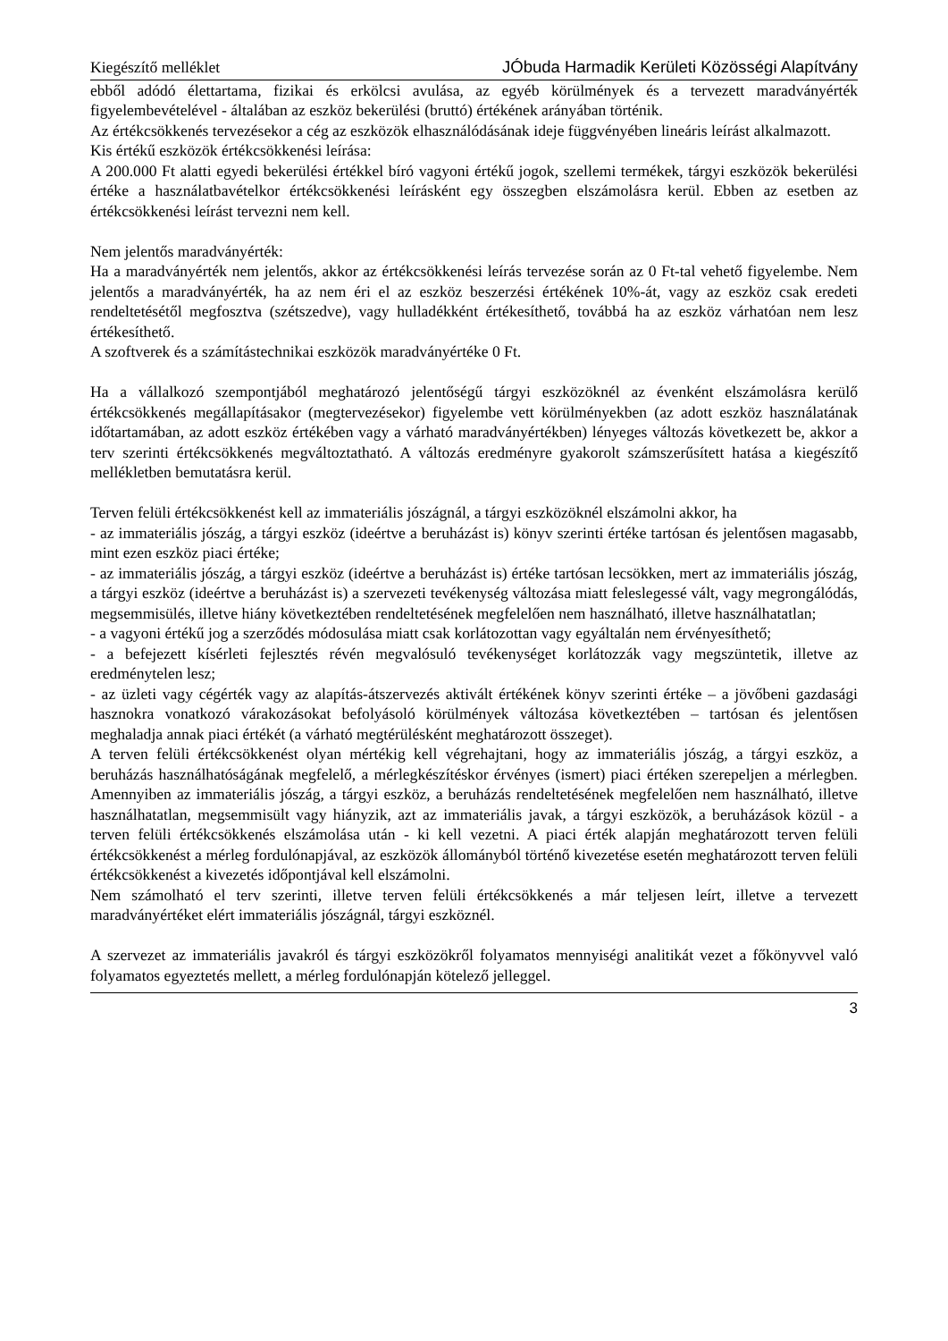Kiegészítő melléklet JÓbuda Harmadik Kerületi Közösségi Alapítvány
ebből adódó élettartama, fizikai és erkölcsi avulása, az egyéb körülmények és a tervezett maradványérték figyelembevételével - általában az eszköz bekerülési (bruttó) értékének arányában történik.
Az értékcsökkenés tervezésekor a cég az eszközök elhasználódásának ideje függvényében lineáris leírást alkalmazott.
Kis értékű eszközök értékcsökkenési leírása:
A 200.000 Ft alatti egyedi bekerülési értékkel bíró vagyoni értékű jogok, szellemi termékek, tárgyi eszközök bekerülési értéke a használatbavételkor értékcsökkenési leírásként egy összegben elszámolásra kerül. Ebben az esetben az értékcsökkenési leírást tervezni nem kell.
Nem jelentős maradványérték:
Ha a maradványérték nem jelentős, akkor az értékcsökkenési leírás tervezése során az 0 Ft-tal vehető figyelembe. Nem jelentős a maradványérték, ha az nem éri el az eszköz beszerzési értékének 10%-át, vagy az eszköz csak eredeti rendeltetésétől megfosztva (szétszedve), vagy hulladékként értékesíthető, továbbá ha az eszköz várhatóan nem lesz értékesíthető.
A szoftverek és a számítástechnikai eszközök maradványértéke 0 Ft.
Ha a vállalkozó szempontjából meghatározó jelentőségű tárgyi eszközöknél az évenként elszámolásra kerülő értékcsökkenés megállapításakor (megtervezésekor) figyelembe vett körülményekben (az adott eszköz használatának időtartamában, az adott eszköz értékében vagy a várható maradványértékben) lényeges változás következett be, akkor a terv szerinti értékcsökkenés megváltoztatható. A változás eredményre gyakorolt számszerűsített hatása a kiegészítő mellékletben bemutatásra kerül.
Terven felüli értékcsökkenést kell az immateriális jószágnál, a tárgyi eszközöknél elszámolni akkor, ha
- az immateriális jószág, a tárgyi eszköz (ideértve a beruházást is) könyv szerinti értéke tartósan és jelentősen magasabb, mint ezen eszköz piaci értéke;
- az immateriális jószág, a tárgyi eszköz (ideértve a beruházást is) értéke tartósan lecsökken, mert az immateriális jószág, a tárgyi eszköz (ideértve a beruházást is) a szervezeti tevékenység változása miatt feleslegessé vált, vagy megrongálódás, megsemmisülés, illetve hiány következtében rendeltetésének megfelelően nem használható, illetve használhatatlan;
- a vagyoni értékű jog a szerződés módosulása miatt csak korlátozottan vagy egyáltalán nem érvényesíthető;
- a befejezett kísérleti fejlesztés révén megvalósuló tevékenységet korlátozzák vagy megszüntetik, illetve az eredménytelen lesz;
- az üzleti vagy cégérték vagy az alapítás-átszervezés aktivált értékének könyv szerinti értéke – a jövőbeni gazdasági hasznokra vonatkozó várakozásokat befolyásoló körülmények változása következtében – tartósan és jelentősen meghaladja annak piaci értékét (a várható megtérülésként meghatározott összeget).
A terven felüli értékcsökkenést olyan mértékig kell végrehajtani, hogy az immateriális jószág, a tárgyi eszköz, a beruházás használhatóságának megfelelő, a mérlegkészítéskor érvényes (ismert) piaci értéken szerepeljen a mérlegben. Amennyiben az immateriális jószág, a tárgyi eszköz, a beruházás rendeltetésének megfelelően nem használható, illetve használhatatlan, megsemmisült vagy hiányzik, azt az immateriális javak, a tárgyi eszközök, a beruházások közül - a terven felüli értékcsökkenés elszámolása után - ki kell vezetni. A piaci érték alapján meghatározott terven felüli értékcsökkenést a mérleg fordulónapjával, az eszközök állományból történő kivezetése esetén meghatározott terven felüli értékcsökkenést a kivezetés időpontjával kell elszámolni.
Nem számolható el terv szerinti, illetve terven felüli értékcsökkenés a már teljesen leírt, illetve a tervezett maradványértéket elért immateriális jószágnál, tárgyi eszköznél.
A szervezet az immateriális javakról és tárgyi eszközökről folyamatos mennyiségi analitikát vezet a főkönyvvel való folyamatos egyeztetés mellett, a mérleg fordulónapján kötelező jelleggel.
3